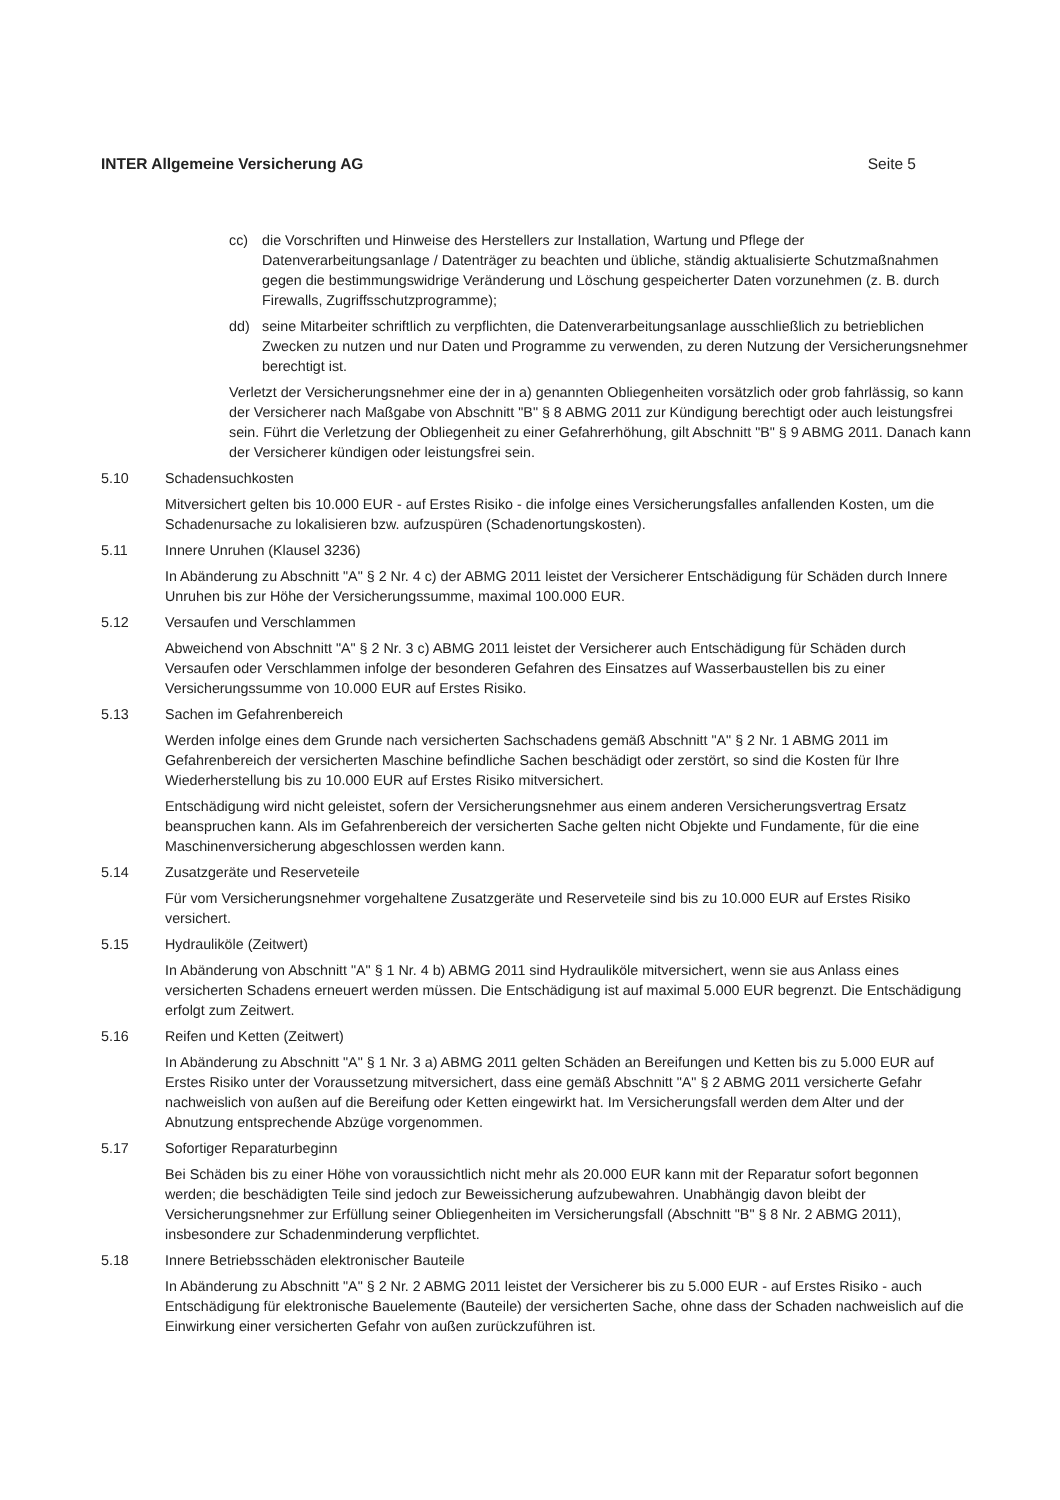INTER Allgemeine Versicherung AG Seite 5
cc) die Vorschriften und Hinweise des Herstellers zur Installation, Wartung und Pflege der Datenverarbeitungsanlage / Datenträger zu beachten und übliche, ständig aktualisierte Schutzmaßnahmen gegen die bestimmungswidrige Veränderung und Löschung gespeicherter Daten vorzunehmen (z. B. durch Firewalls, Zugriffsschutzprogramme);
dd) seine Mitarbeiter schriftlich zu verpflichten, die Datenverarbeitungsanlage ausschließlich zu betrieblichen Zwecken zu nutzen und nur Daten und Programme zu verwenden, zu deren Nutzung der Versicherungsnehmer berechtigt ist.
Verletzt der Versicherungsnehmer eine der in a) genannten Obliegenheiten vorsätzlich oder grob fahrlässig, so kann der Versicherer nach Maßgabe von Abschnitt "B" § 8 ABMG 2011 zur Kündigung berechtigt oder auch leistungsfrei sein. Führt die Verletzung der Obliegenheit zu einer Gefahrerhöhung, gilt Abschnitt "B" § 9 ABMG 2011. Danach kann der Versicherer kündigen oder leistungsfrei sein.
5.10 Schadensuchkosten
Mitversichert gelten bis 10.000 EUR - auf Erstes Risiko - die infolge eines Versicherungsfalles anfallenden Kosten, um die Schadenursache zu lokalisieren bzw. aufzuspüren (Schadenortungskosten).
5.11 Innere Unruhen (Klausel 3236)
In Abänderung zu Abschnitt "A" § 2 Nr. 4 c) der ABMG 2011 leistet der Versicherer Entschädigung für Schäden durch Innere Unruhen bis zur Höhe der Versicherungssumme, maximal 100.000 EUR.
5.12 Versaufen und Verschlammen
Abweichend von Abschnitt "A" § 2 Nr. 3 c) ABMG 2011 leistet der Versicherer auch Entschädigung für Schäden durch Versaufen oder Verschlammen infolge der besonderen Gefahren des Einsatzes auf Wasserbaustellen bis zu einer Versicherungssumme von 10.000 EUR auf Erstes Risiko.
5.13 Sachen im Gefahrenbereich
Werden infolge eines dem Grunde nach versicherten Sachschadens gemäß Abschnitt "A" § 2 Nr. 1 ABMG 2011 im Gefahrenbereich der versicherten Maschine befindliche Sachen beschädigt oder zerstört, so sind die Kosten für Ihre Wiederherstellung bis zu 10.000 EUR auf Erstes Risiko mitversichert.
Entschädigung wird nicht geleistet, sofern der Versicherungsnehmer aus einem anderen Versicherungsvertrag Ersatz beanspruchen kann. Als im Gefahrenbereich der versicherten Sache gelten nicht Objekte und Fundamente, für die eine Maschinenversicherung abgeschlossen werden kann.
5.14 Zusatzgeräte und Reserveteile
Für vom Versicherungsnehmer vorgehaltene Zusatzgeräte und Reserveteile sind bis zu 10.000 EUR auf Erstes Risiko versichert.
5.15 Hydrauliköle (Zeitwert)
In Abänderung von Abschnitt "A" § 1 Nr. 4 b) ABMG 2011 sind Hydrauliköle mitversichert, wenn sie aus Anlass eines versicherten Schadens erneuert werden müssen. Die Entschädigung ist auf maximal 5.000 EUR begrenzt. Die Entschädigung erfolgt zum Zeitwert.
5.16 Reifen und Ketten (Zeitwert)
In Abänderung zu Abschnitt "A" § 1 Nr. 3 a) ABMG 2011 gelten Schäden an Bereifungen und Ketten bis zu 5.000 EUR auf Erstes Risiko unter der Voraussetzung mitversichert, dass eine gemäß Abschnitt "A" § 2 ABMG 2011 versicherte Gefahr nachweislich von außen auf die Bereifung oder Ketten eingewirkt hat. Im Versicherungsfall werden dem Alter und der Abnutzung entsprechende Abzüge vorgenommen.
5.17 Sofortiger Reparaturbeginn
Bei Schäden bis zu einer Höhe von voraussichtlich nicht mehr als 20.000 EUR kann mit der Reparatur sofort begonnen werden; die beschädigten Teile sind jedoch zur Beweissicherung aufzubewahren. Unabhängig davon bleibt der Versicherungsnehmer zur Erfüllung seiner Obliegenheiten im Versicherungsfall (Abschnitt "B" § 8 Nr. 2 ABMG 2011), insbesondere zur Schadenminderung verpflichtet.
5.18 Innere Betriebsschäden elektronischer Bauteile
In Abänderung zu Abschnitt "A" § 2 Nr. 2 ABMG 2011 leistet der Versicherer bis zu 5.000 EUR - auf Erstes Risiko - auch Entschädigung für elektronische Bauelemente (Bauteile) der versicherten Sache, ohne dass der Schaden nachweislich auf die Einwirkung einer versicherten Gefahr von außen zurückzuführen ist.